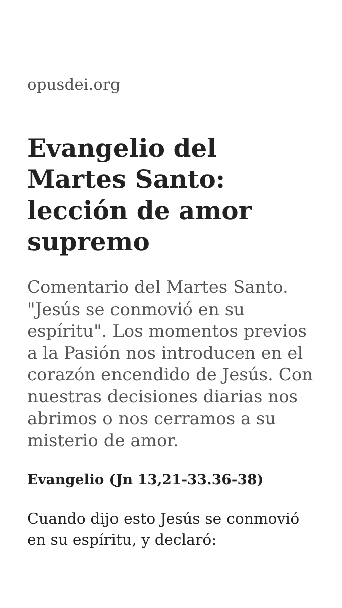opusdei.org
Evangelio del Martes Santo: lección de amor supremo
Comentario del Martes Santo. "Jesús se conmovió en su espíritu". Los momentos previos a la Pasión nos introducen en el corazón encendido de Jesús. Con nuestras decisiones diarias nos abrimos o nos cerramos a su misterio de amor.
Evangelio (Jn 13,21-33.36-38)
Cuando dijo esto Jesús se conmovió en su espíritu, y declaró: